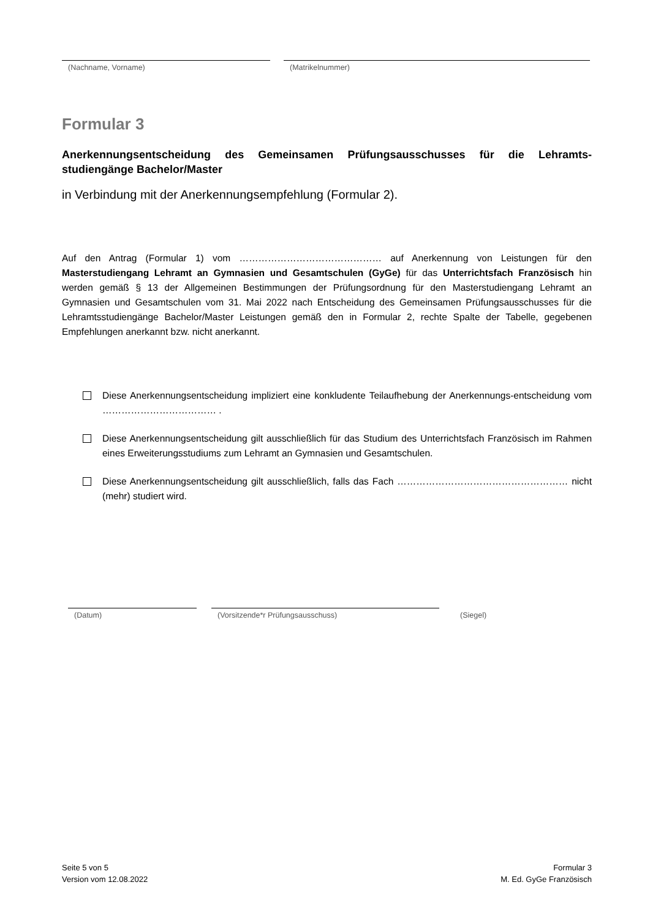(Nachname, Vorname) (Matrikelnummer)
Formular 3
Anerkennungsentscheidung des Gemeinsamen Prüfungsausschusses für die Lehramts-studiengänge Bachelor/Master
in Verbindung mit der Anerkennungsempfehlung (Formular 2).
Auf den Antrag (Formular 1) vom ……………………………………… auf Anerkennung von Leistungen für den Masterstudiengang Lehramt an Gymnasien und Gesamtschulen (GyGe) für das Unterrichtsfach Französisch hin werden gemäß § 13 der Allgemeinen Bestimmungen der Prüfungsordnung für den Masterstudiengang Lehramt an Gymnasien und Gesamtschulen vom 31. Mai 2022 nach Entscheidung des Gemeinsamen Prüfungsausschusses für die Lehramtsstudiengänge Bachelor/Master Leistungen gemäß den in Formular 2, rechte Spalte der Tabelle, gegebenen Empfehlungen anerkannt bzw. nicht anerkannt.
Diese Anerkennungsentscheidung impliziert eine konkludente Teilaufhebung der Anerkennungs-entscheidung vom ……………………………… .
Diese Anerkennungsentscheidung gilt ausschließlich für das Studium des Unterrichtsfach Französisch im Rahmen eines Erweiterungsstudiums zum Lehramt an Gymnasien und Gesamtschulen.
Diese Anerkennungsentscheidung gilt ausschließlich, falls das Fach ……………………………………………… nicht (mehr) studiert wird.
(Datum) (Vorsitzende*r Prüfungsausschuss) (Siegel)
Seite 5 von 5
Version vom 12.08.2022
Formular 3
M. Ed. GyGe Französisch